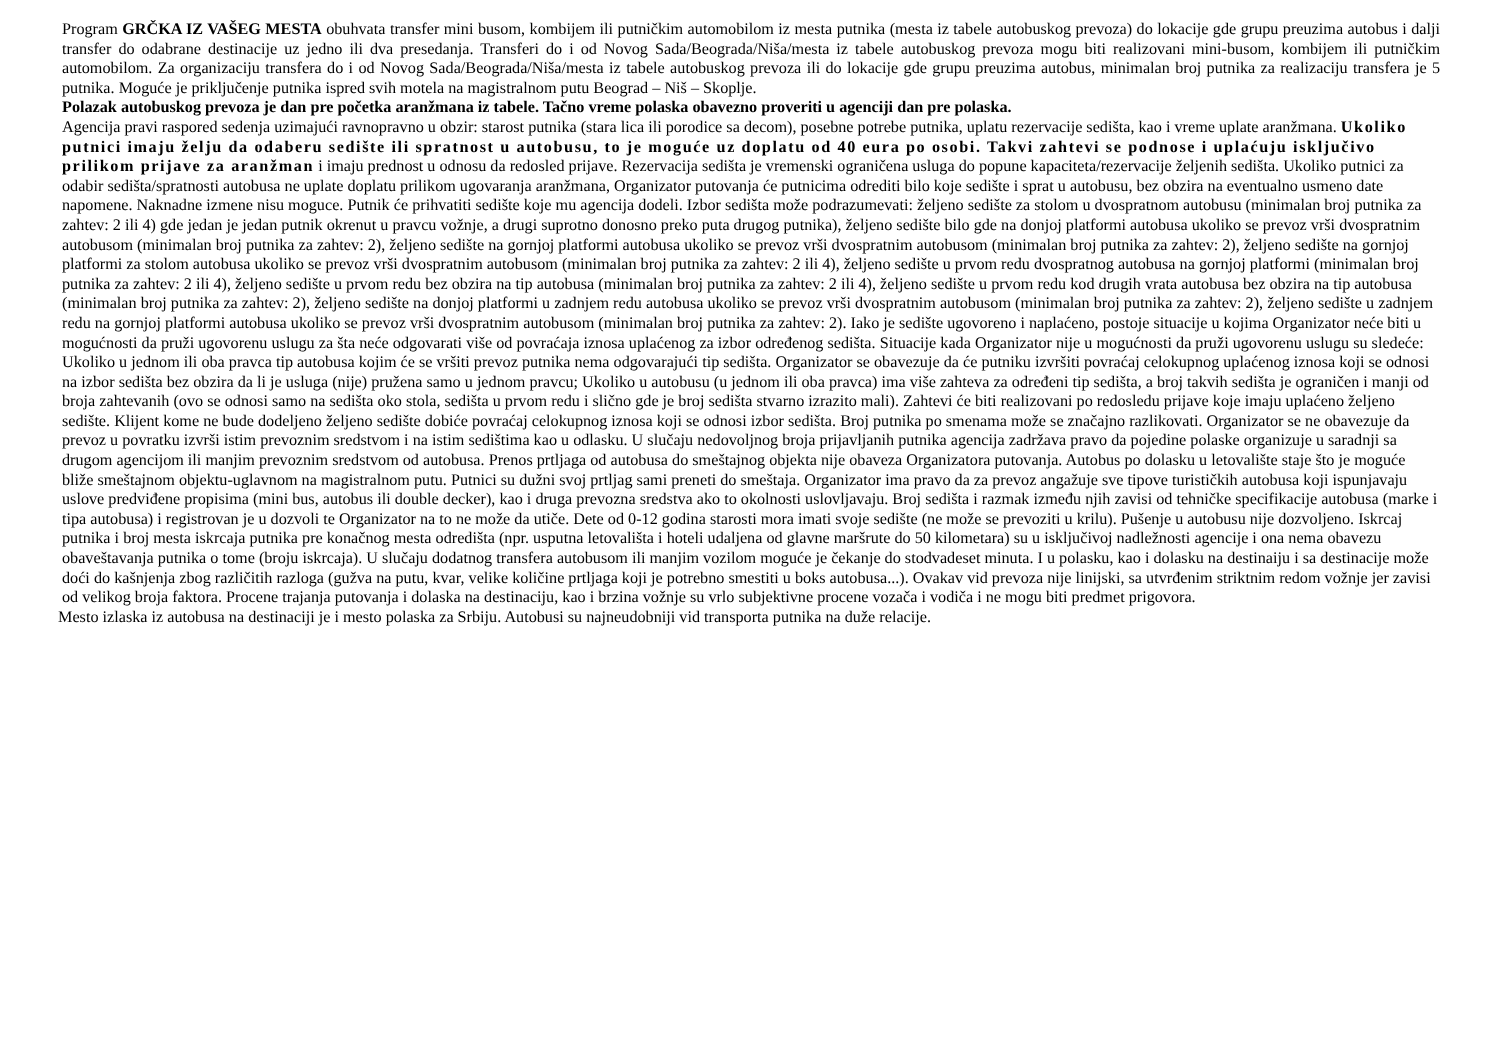Program GRČKA IZ VAŠEG MESTA obuhvata transfer mini busom, kombijem ili putničkim automobilom iz mesta putnika (mesta iz tabele autobuskog prevoza) do lokacije gde grupu preuzima autobus i dalji transfer do odabrane destinacije uz jedno ili dva presedanja. Transferi do i od Novog Sada/Beograda/Niša/mesta iz tabele autobuskog prevoza mogu biti realizovani mini-busom, kombijem ili putničkim automobilom. Za organizaciju transfera do i od Novog Sada/Beograda/Niša/mesta iz tabele autobuskog prevoza ili do lokacije gde grupu preuzima autobus, minimalan broj putnika za realizaciju transfera je 5 putnika. Moguće je priključenje putnika ispred svih motela na magistralnom putu Beograd – Niš – Skoplje.
Polazak autobuskog prevoza je dan pre početka aranžmana iz tabele. Tačno vreme polaska obavezno proveriti u agenciji dan pre polaska.
Agencija pravi raspored sedenja uzimajući ravnopravno u obzir: starost putnika (stara lica ili porodice sa decom), posebne potrebe putnika, uplatu rezervacije sedišta, kao i vreme uplate aranžmana. Ukoliko putnici imaju želju da odaberu sedište ili spratnost u autobusu, to je moguće uz doplatu od 40 eura po osobi. Takvi zahtevi se podnose i uplaćuju isključivo prilikom prijave za aranžman i imaju prednost u odnosu da redosled prijave. Rezervacija sedišta je vremenski ograničena usluga do popune kapaciteta/rezervacije željenih sedišta. Ukoliko putnici za odabir sedišta/spratnosti autobusa ne uplate doplatu prilikom ugovaranja aranžmana, Organizator putovanja će putnicima odrediti bilo koje sedište i sprat u autobusu, bez obzira na eventualno usmeno date napomene. Naknadne izmene nisu moguce. Putnik će prihvatiti sedište koje mu agencija dodeli. Izbor sedišta može podrazumevati: željeno sedište za stolom u dvospratnom autobusu (minimalan broj putnika za zahtev: 2 ili 4) gde jedan je jedan putnik okrenut u pravcu vožnje, a drugi suprotno donosno preko puta drugog putnika), željeno sedište bilo gde na donjoj platformi autobusa ukoliko se prevoz vrši dvospratnim autobusom (minimalan broj putnika za zahtev: 2), željeno sedište na gornjoj platformi autobusa ukoliko se prevoz vrši dvospratnim autobusom (minimalan broj putnika za zahtev: 2), željeno sedište na gornjoj platformi za stolom autobusa ukoliko se prevoz vrši dvospratnim autobusom (minimalan broj putnika za zahtev: 2 ili 4), željeno sedište u prvom redu dvospratnog autobusa na gornjoj platformi (minimalan broj putnika za zahtev: 2 ili 4), željeno sedište u prvom redu bez obzira na tip autobusa (minimalan broj putnika za zahtev: 2 ili 4), željeno sedište u prvom redu kod drugih vrata autobusa bez obzira na tip autobusa (minimalan broj putnika za zahtev: 2), željeno sedište na donjoj platformi u zadnjem redu autobusa ukoliko se prevoz vrši dvospratnim autobusom (minimalan broj putnika za zahtev: 2), željeno sedište u zadnjem redu na gornjoj platformi autobusa ukoliko se prevoz vrši dvospratnim autobusom (minimalan broj putnika za zahtev: 2). Iako je sedište ugovoreno i naplaćeno, postoje situacije u kojima Organizator neće biti u mogućnosti da pruži ugovorenu uslugu za šta neće odgovarati više od povraćaja iznosa uplaćenog za izbor određenog sedišta. Situacije kada Organizator nije u mogućnosti da pruži ugovorenu uslugu su sledeće: Ukoliko u jednom ili oba pravca tip autobusa kojim će se vršiti prevoz putnika nema odgovarajući tip sedišta. Organizator se obavezuje da će putniku izvršiti povraćaj celokupnog uplaćenog iznosa koji se odnosi na izbor sedišta bez obzira da li je usluga (nije) pružena samo u jednom pravcu; Ukoliko u autobusu (u jednom ili oba pravca) ima više zahteva za određeni tip sedišta, a broj takvih sedišta je ograničen i manji od broja zahtevanih (ovo se odnosi samo na sedišta oko stola, sedišta u prvom redu i slično gde je broj sedišta stvarno izrazito mali). Zahtevi će biti realizovani po redosledu prijave koje imaju uplaćeno željeno sedište. Klijent kome ne bude dodeljeno željeno sedište dobiće povraćaj celokupnog iznosa koji se odnosi izbor sedišta. Broj putnika po smenama može se značajno razlikovati. Organizator se ne obavezuje da prevoz u povratku izvrši istim prevoznim sredstvom i na istim sedištima kao u odlasku. U slučaju nedovoljnog broja prijavljanih putnika agencija zadržava pravo da pojedine polaske organizuje u saradnji sa drugom agencijom ili manjim prevoznim sredstvom od autobusa. Prenos prtljaga od autobusa do smeštajnog objekta nije obaveza Organizatora putovanja. Autobus po dolasku u letovalište staje što je moguće bliže smeštajnom objektu-uglavnom na magistralnom putu. Putnici su dužni svoj prtljag sami preneti do smeštaja. Organizator ima pravo da za prevoz angažuje sve tipove turističkih autobusa koji ispunjavaju uslove predviđene propisima (mini bus, autobus ili double decker), kao i druga prevozna sredstva ako to okolnosti uslovljavaju. Broj sedišta i razmak između njih zavisi od tehničke specifikacije autobusa (marke i tipa autobusa) i registrovan je u dozvoli te Organizator na to ne može da utiče. Dete od 0-12 godina starosti mora imati svoje sedište (ne može se prevoziti u krilu). Pušenje u autobusu nije dozvoljeno. Iskrcaj putnika i broj mesta iskrcaja putnika pre konačnog mesta odredišta (npr. usputna letovališta i hoteli udaljena od glavne maršrute do 50 kilometara) su u isključivoj nadležnosti agencije i ona nema obavezu obaveštavanja putnika o tome (broju iskrcaja). U slučaju dodatnog transfera autobusom ili manjim vozilom moguće je čekanje do stodvadeset minuta. I u polasku, kao i dolasku na destinaiju i sa destinacije može doći do kašnjenja zbog različitih razloga (gužva na putu, kvar, velike količine prtljaga koji je potrebno smestiti u boks autobusa...). Ovakav vid prevoza nije linijski, sa utvrđenim striktnim redom vožnje jer zavisi od velikog broja faktora. Procene trajanja putovanja i dolaska na destinaciju, kao i brzina vožnje su vrlo subjektivne procene vozača i vodiča i ne mogu biti predmet prigovora.
Mesto izlaska iz autobusa na destinaciji je i mesto polaska za Srbiju. Autobusi su najneudobniji vid transporta putnika na duže relacije.